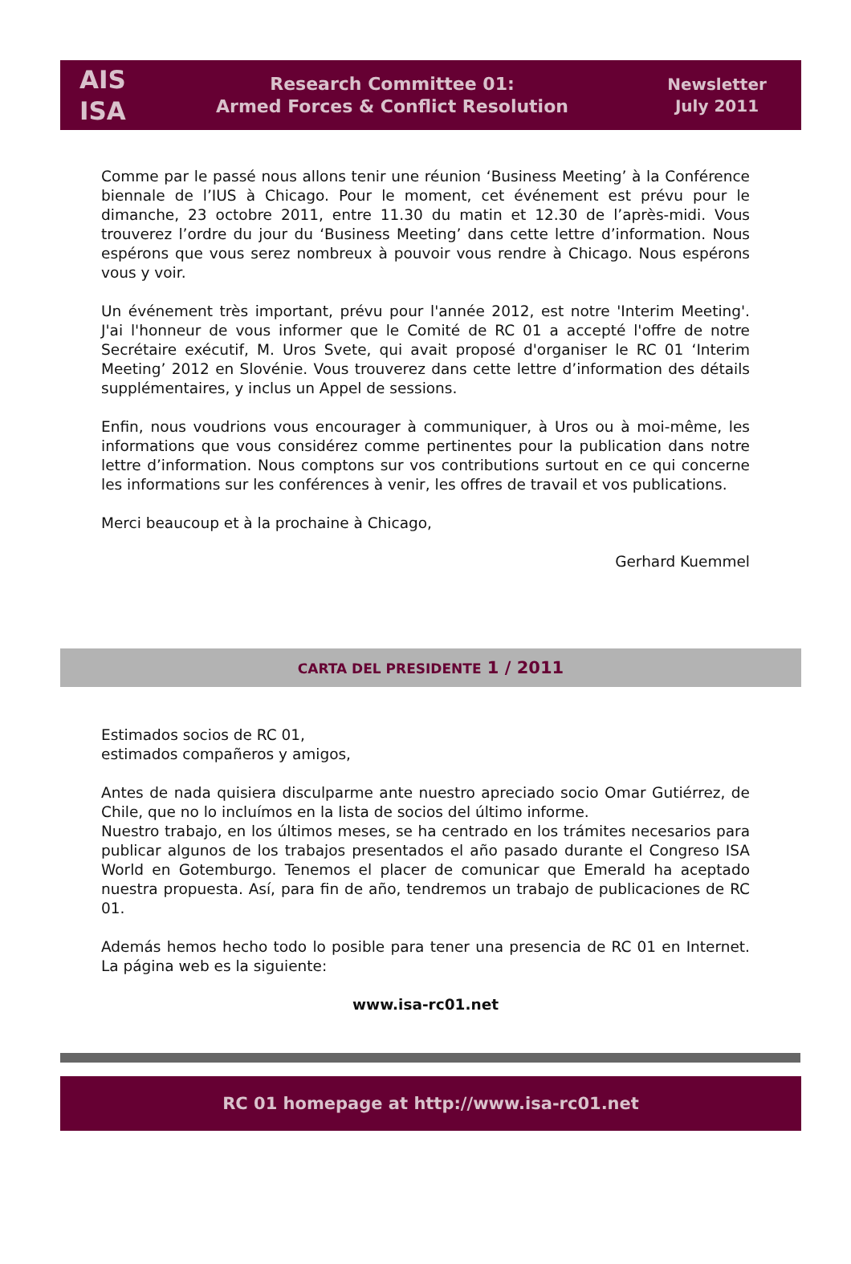AIS
ISA
Research Committee 01:
Armed Forces & Conflict Resolution
Newsletter
July 2011
Comme par le passé nous allons tenir une réunion ‘Business Meeting’ à la Conférence biennale de l’IUS à Chicago. Pour le moment, cet événement est prévu pour le dimanche, 23 octobre 2011, entre 11.30 du matin et 12.30 de l’après-midi. Vous trouverez l’ordre du jour du ‘Business Meeting’ dans cette lettre d’information. Nous espérons que vous serez nombreux à pouvoir vous rendre à Chicago. Nous espérons vous y voir.
Un événement très important, prévu pour l'année 2012, est notre 'Interim Meeting'. J'ai l'honneur de vous informer que le Comité de RC 01 a accepté l'offre de notre Secrétaire exécutif, M. Uros Svete, qui avait proposé d'organiser le RC 01 ‘Interim Meeting’ 2012 en Slovénie. Vous trouverez dans cette lettre d’information des détails supplémentaires, y inclus un Appel de sessions.
Enfin, nous voudrions vous encourager à communiquer, à Uros ou à moi-même, les informations que vous considérez comme pertinentes pour la publication dans notre lettre d’information. Nous comptons sur vos contributions surtout en ce qui concerne les informations sur les conférences à venir, les offres de travail et vos publications.
Merci beaucoup et à la prochaine à Chicago,
Gerhard Kuemmel
CARTA DEL PRESIDENTE 1 / 2011
Estimados socios de RC 01,
estimados compañeros y amigos,
Antes de nada quisiera disculparme ante nuestro apreciado socio Omar Gutiérrez, de Chile, que no lo incluímos en la lista de socios del último informe.
Nuestro trabajo, en los últimos meses, se ha centrado en los trámites necesarios para publicar algunos de los trabajos presentados el año pasado durante el Congreso ISA World en Gotemburgo. Tenemos el placer de comunicar que Emerald ha aceptado nuestra propuesta. Así, para fin de año, tendremos un trabajo de publicaciones de RC 01.
Además hemos hecho todo lo posible para tener una presencia de RC 01 en Internet. La página web es la siguiente:
www.isa-rc01.net
RC 01 homepage at http://www.isa-rc01.net